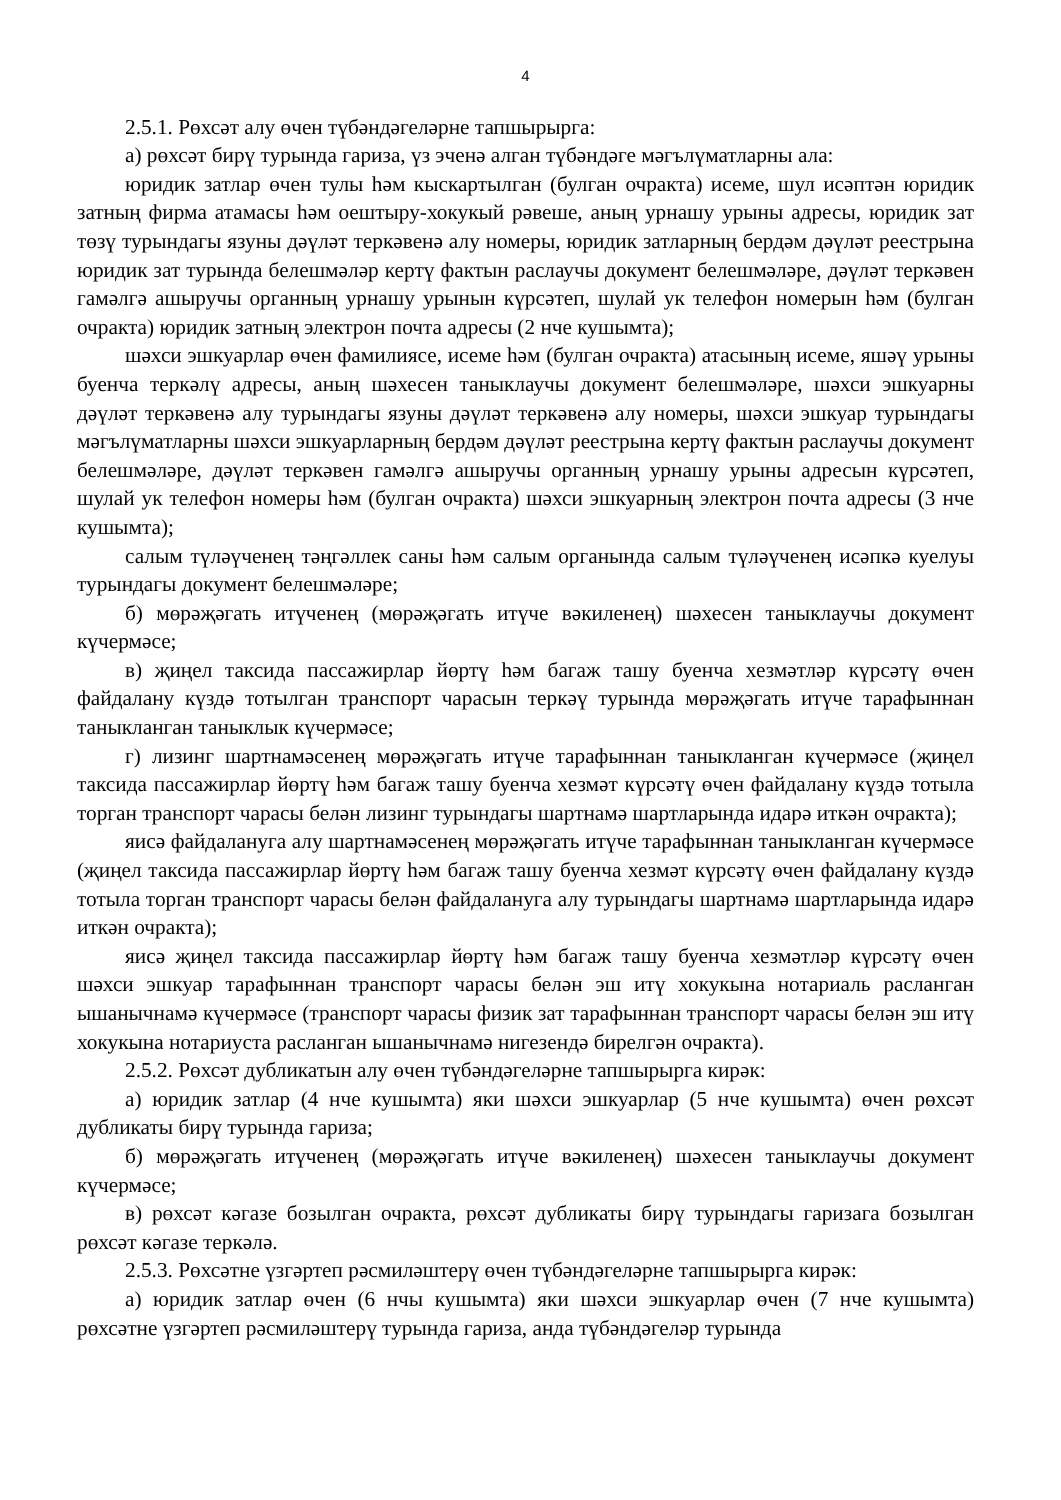4
2.5.1. Рөхсәт алу өчен түбәндәгеләрне тапшырырга:
а) рөхсәт бирү турында гариза, үз эченә алган түбәндәге мәгълүматларны ала:
юридик затлар өчен тулы һәм кыскартылган (булган очракта) исеме, шул исәптән юридик затның фирма атамасы һәм оештыру-хокукый рәвеше, аның урнашу урыны адресы, юридик зат төзү турындагы язуны дәүләт теркәвенә алу номеры, юридик затларның бердәм дәүләт реестрына юридик зат турында белешмәләр кертү фактын раслаучы документ белешмәләре, дәүләт теркәвен гамәлгә ашыручы органның урнашу урынын күрсәтеп, шулай ук телефон номерын һәм (булган очракта) юридик затның электрон почта адресы (2 нче кушымта);
шәхси эшкуарлар өчен фамилиясе, исеме һәм (булган очракта) атасының исеме, яшәү урыны буенча теркәлү адресы, аның шәхесен таныклаучы документ белешмәләре, шәхси эшкуарны дәүләт теркәвенә алу турындагы язуны дәүләт теркәвенә алу номеры, шәхси эшкуар турындагы мәгълүматларны шәхси эшкуарларның бердәм дәүләт реестрына кертү фактын раслаучы документ белешмәләре, дәүләт теркәвен гамәлгә ашыручы органның урнашу урыны адресын күрсәтеп, шулай ук телефон номеры һәм (булган очракта) шәхси эшкуарның электрон почта адресы (3 нче кушымта);
салым түләүченең тәңгәллек саны һәм салым органында салым түләүченең исәпкә куелуы турындагы документ белешмәләре;
б) мөрәҗәгать итүченең (мөрәҗәгать итүче вәкиленең) шәхесен таныклаучы документ күчермәсе;
в) җиңел таксида пассажирлар йөртү һәм багаж ташу буенча хезмәтләр күрсәтү өчен файдалану күздә тотылган транспорт чарасын теркәү турында мөрәҗәгать итүче тарафыннан таныкланган таныклык күчермәсе;
г) лизинг шартнамәсенең мөрәҗәгать итүче тарафыннан таныкланган күчермәсе (җиңел таксида пассажирлар йөртү һәм багаж ташу буенча хезмәт күрсәтү өчен файдалану күздә тотыла торган транспорт чарасы белән лизинг турындагы шартнамә шартларында идарә иткән очракта);
яисә файдалануга алу шартнамәсенең мөрәҗәгать итүче тарафыннан таныкланган күчермәсе (җиңел таксида пассажирлар йөртү һәм багаж ташу буенча хезмәт күрсәтү өчен файдалану күздә тотыла торган транспорт чарасы белән файдалануга алу турындагы шартнамә шартларында идарә иткән очракта);
яисә җиңел таксида пассажирлар йөртү һәм багаж ташу буенча хезмәтләр күрсәтү өчен шәхси эшкуар тарафыннан транспорт чарасы белән эш итү хокукына нотариаль расланган ышанычнамә күчермәсе (транспорт чарасы физик зат тарафыннан транспорт чарасы белән эш итү хокукына нотариуста расланган ышанычнамә нигезендә бирелгән очракта).
2.5.2. Рөхсәт дубликатын алу өчен түбәндәгеләрне тапшырырга кирәк:
а) юридик затлар (4 нче кушымта) яки шәхси эшкуарлар (5 нче кушымта) өчен рөхсәт дубликаты бирү турында гариза;
б) мөрәҗәгать итүченең (мөрәҗәгать итүче вәкиленең) шәхесен таныклаучы документ күчермәсе;
в) рөхсәт кәгазе бозылган очракта, рөхсәт дубликаты бирү турындагы гаризага бозылган рөхсәт кәгазе теркәлә.
2.5.3. Рөхсәтне үзгәртеп рәсмиләштерү өчен түбәндәгеләрне тапшырырга кирәк:
а) юридик затлар өчен (6 нчы кушымта) яки шәхси эшкуарлар өчен (7 нче кушымта) рөхсәтне үзгәртеп рәсмиләштерү турында гариза, анда түбәндәгеләр турында